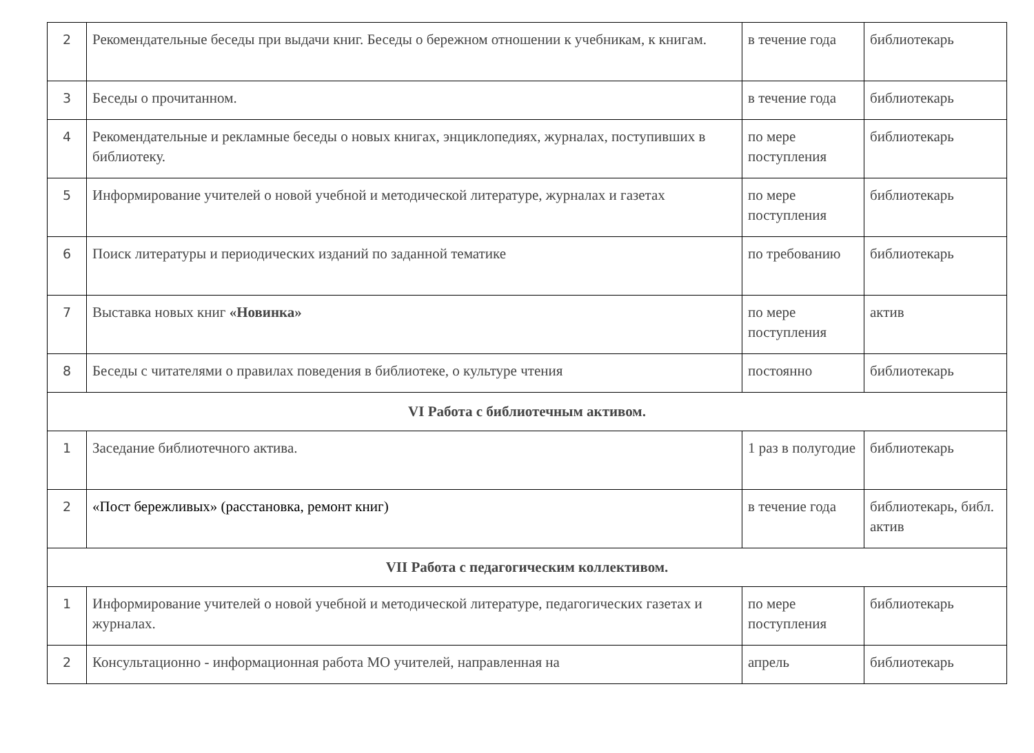| 2 | Рекомендательные беседы при выдачи книг. Беседы о бережном отношении к учебникам, к книгам. | в течение года | библиотекарь |
| 3 | Беседы о прочитанном. | в течение года | библиотекарь |
| 4 | Рекомендательные и рекламные беседы о новых книгах, энциклопедиях, журналах, поступивших в библиотеку. | по мере поступления | библиотекарь |
| 5 | Информирование учителей о новой учебной и методической литературе, журналах и газетах | по мере поступления | библиотекарь |
| 6 | Поиск литературы и периодических изданий по заданной тематике | по требованию | библиотекарь |
| 7 | Выставка новых книг «Новинка» | по мере поступления | актив |
| 8 | Беседы с читателями о правилах поведения в библиотеке, о культуре чтения | постоянно | библиотекарь |
| VI Работа с библиотечным активом. | | | |
| 1 | Заседание библиотечного актива. | 1 раз в полугодие | библиотекарь |
| 2 | «Пост бережливых» (расстановка, ремонт книг) | в течение года | библиотекарь, библ. актив |
| VII Работа с педагогическим коллективом. | | | |
| 1 | Информирование учителей о новой учебной и методической литературе, педагогических газетах и журналах. | по мере поступления | библиотекарь |
| 2 | Консультационно - информационная работа МО учителей, направленная на | апрель | библиотекарь |